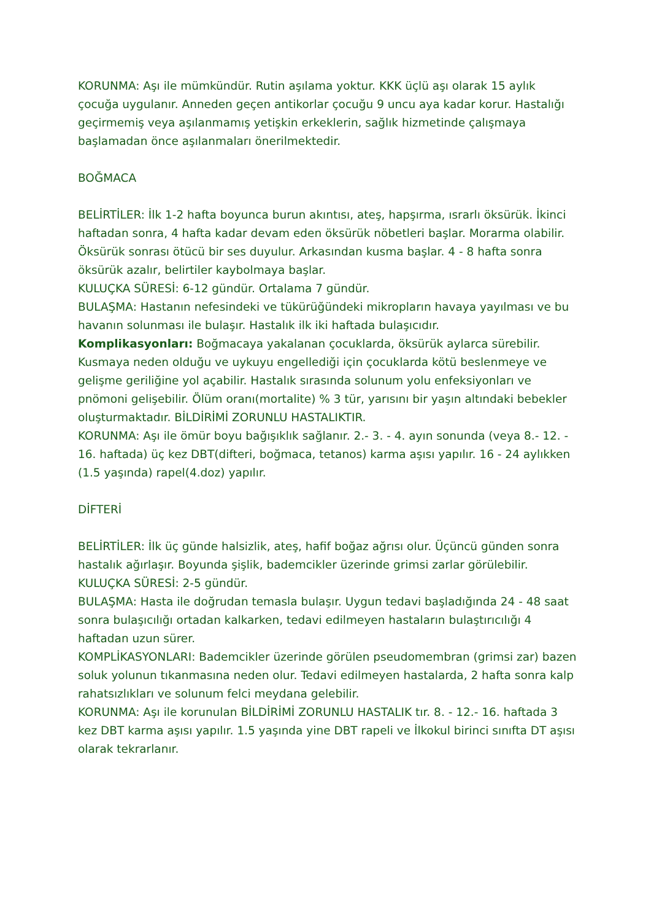KORUNMA: Aşı ile mümkündür. Rutin aşılama yoktur. KKK üçlü aşı olarak 15 aylık çocuğa uygulanır. Anneden geçen antikorlar çocuğu 9 uncu aya kadar korur. Hastalığı geçirmemiş veya aşılanmamış yetişkin erkeklerin, sağlık hizmetinde çalışmaya başlamadan önce aşılanmaları önerilmektedir.
BOĞMACA
BELİRTİLER: İlk 1-2 hafta boyunca burun akıntısı, ateş, hapşırma, ısrarlı öksürük. İkinci haftadan sonra, 4 hafta kadar devam eden öksürük nöbetleri başlar. Morarma olabilir. Öksürük sonrası ötücü bir ses duyulur. Arkasından kusma başlar. 4 - 8 hafta sonra öksürük azalır, belirtiler kaybolmaya başlar.
KULUÇKA SÜRESİ: 6-12 gündür. Ortalama 7 gündür.
BULAŞMA: Hastanın nefesindeki ve tükürüğündeki mikropların havaya yayılması ve bu havanın solunması ile bulaşır. Hastalık ilk iki haftada bulaşıcıdır.
Komplikasyonları: Boğmacaya yakalanan çocuklarda, öksürük aylarca sürebilir. Kusmaya neden olduğu ve uykuyu engellediği için çocuklarda kötü beslenmeye ve gelişme geriliğine yol açabilir. Hastalık sırasında solunum yolu enfeksiyonları ve pnömoni gelişebilir. Ölüm oranı(mortalite) % 3 tür, yarısını bir yaşın altındaki bebekler oluşturmaktadır. BİLDİRİMİ ZORUNLU HASTALIKTIR.
KORUNMA: Aşı ile ömür boyu bağışıklık sağlanır. 2.- 3. - 4. ayın sonunda (veya 8.- 12. - 16. haftada) üç kez DBT(difteri, boğmaca, tetanos) karma aşısı yapılır. 16 - 24 aylıkken (1.5 yaşında) rapel(4.doz) yapılır.
DİFTERİ
BELİRTİLER: İlk üç günde halsizlik, ateş, hafif boğaz ağrısı olur. Üçüncü günden sonra hastalık ağırlaşır. Boyunda şişlik, bademcikler üzerinde grimsi zarlar görülebilir.
KULUÇKA SÜRESİ: 2-5 gündür.
BULAŞMA: Hasta ile doğrudan temasla bulaşır. Uygun tedavi başladığında 24 - 48 saat sonra bulaşıcılığı ortadan kalkarken, tedavi edilmeyen hastaların bulaştırıcılığı 4 haftadan uzun sürer.
KOMPLİKASYONLARI: Bademcikler üzerinde görülen pseudomembran (grimsi zar) bazen soluk yolunun tıkanmasına neden olur. Tedavi edilmeyen hastalarda, 2 hafta sonra kalp rahatsızlıkları ve solunum felci meydana gelebilir.
KORUNMA: Aşı ile korunulan BİLDİRİMİ ZORUNLU HASTALIK tır. 8. - 12.- 16. haftada 3 kez DBT karma aşısı yapılır. 1.5 yaşında yine DBT rapeli ve İlkokul birinci sınıfta DT aşısı olarak tekrarlanır.